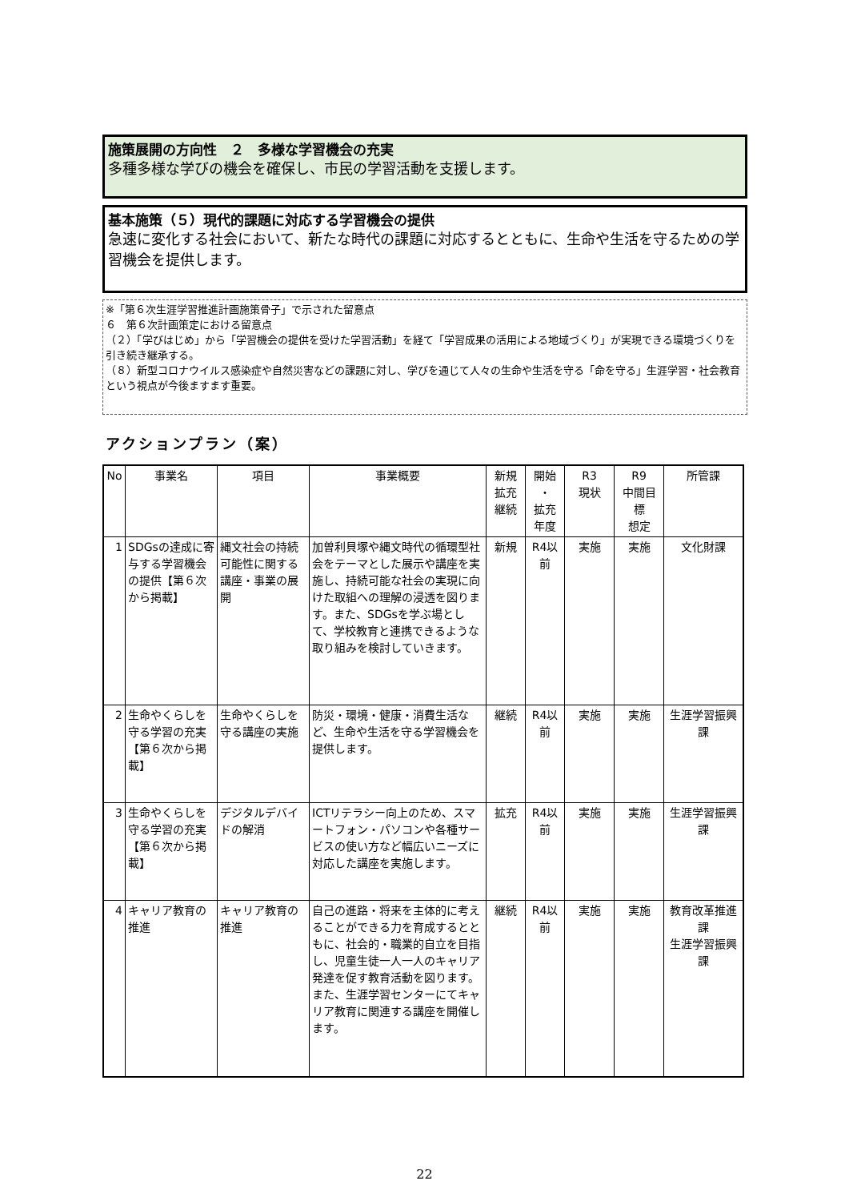施策展開の方向性　２　多様な学習機会の充実
多種多様な学びの機会を確保し、市民の学習活動を支援します。
基本施策（５）現代的課題に対応する学習機会の提供
急速に変化する社会において、新たな時代の課題に対応するとともに、生命や生活を守るための学習機会を提供します。
※「第６次生涯学習推進計画施策骨子」で示された留意点
６　第６次計画策定における留意点
（２）「学びはじめ」から「学習機会の提供を受けた学習活動」を経て「学習成果の活用による地域づくり」が実現できる環境づくりを引き続き継承する。
（８）新型コロナウイルス感染症や自然災害などの課題に対し、学びを通じて人々の生命や生活を守る「命を守る」生涯学習・社会教育という視点が今後ますます重要。
アクションプラン（案）
| No | 事業名 | 項目 | 事業概要 | 新規 拡充 継続 | 開始 ・ 拡充 年度 | R3 現状 | R9 中間目標 想定 | 所管課 |
| --- | --- | --- | --- | --- | --- | --- | --- | --- |
| 1 | SDGsの達成に寄与する学習機会の提供【第６次から掲載】 | 縄文社会の持続可能性に関する講座・事業の展開 | 加曽利貝塚や縄文時代の循環型社会をテーマとした展示や講座を実施し、持続可能な社会の実現に向けた取組への理解の浸透を図ります。また、SDGsを学ぶ場として、学校教育と連携できるような取り組みを検討していきます。 | 新規 | R4以前 | 実施 | 実施 | 文化財課 |
| 2 | 生命やくらしを守る学習の充実【第６次から掲載】 | 生命やくらしを守る講座の実施 | 防災・環境・健康・消費生活など、生命や生活を守る学習機会を提供します。 | 継続 | R4以前 | 実施 | 実施 | 生涯学習振興課 |
| 3 | 生命やくらしを守る学習の充実【第６次から掲載】 | デジタルデバイドの解消 | ICTリテラシー向上のため、スマートフォン・パソコンや各種サービスの使い方など幅広いニーズに対応した講座を実施します。 | 拡充 | R4以前 | 実施 | 実施 | 生涯学習振興課 |
| 4 | キャリア教育の推進 | キャリア教育の推進 | 自己の進路・将来を主体的に考えることができる力を育成するとともに、社会的・職業的自立を目指し、児童生徒一人一人のキャリア発達を促す教育活動を図ります。また、生涯学習センターにてキャリア教育に関連する講座を開催します。 | 継続 | R4以前 | 実施 | 実施 | 教育改革推進課 生涯学習振興課 |
22